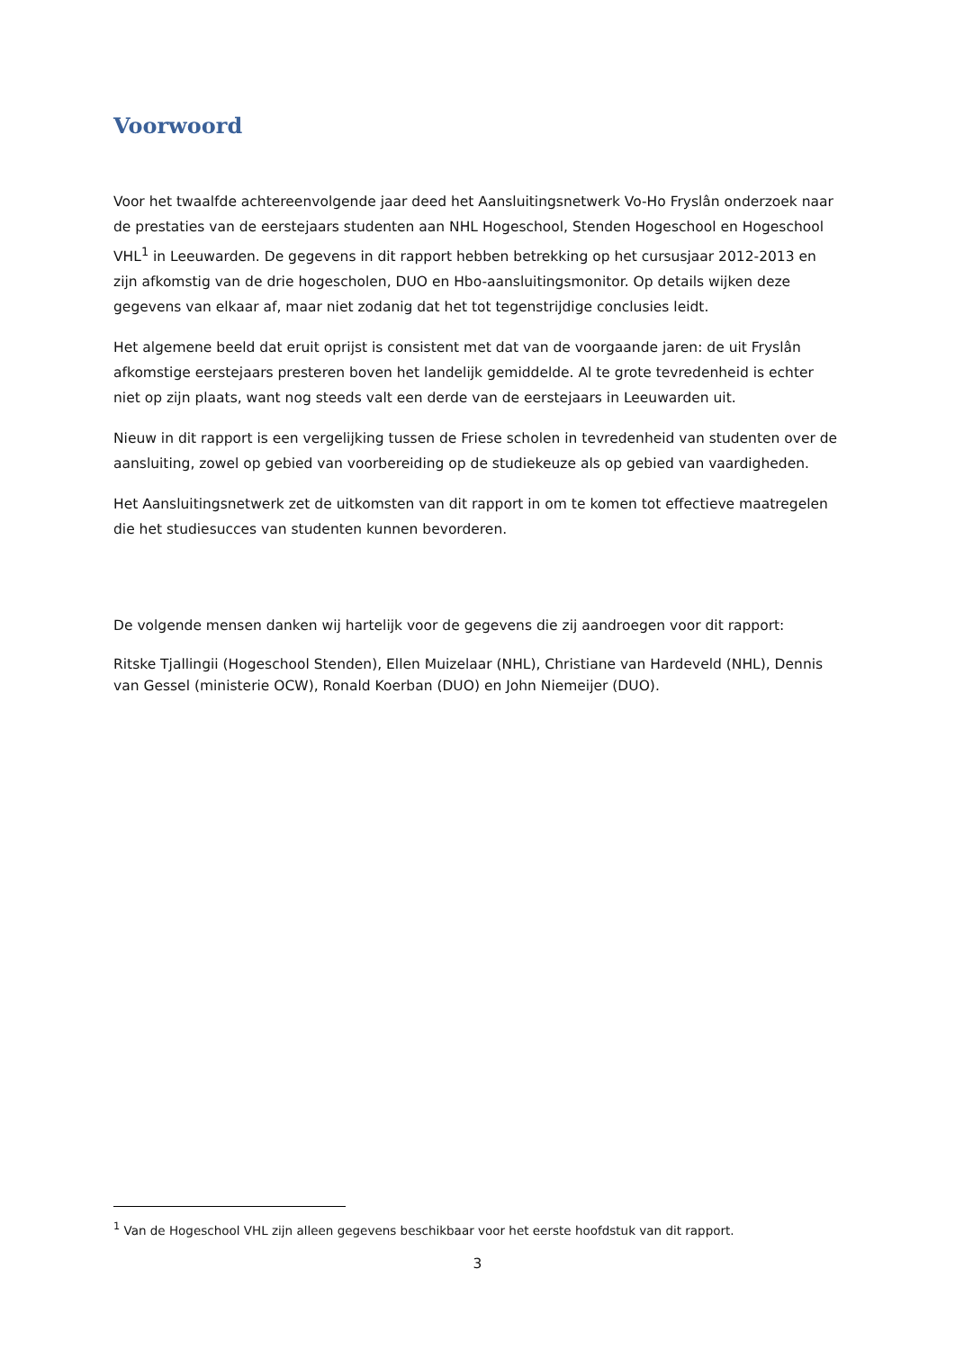Voorwoord
Voor het twaalfde achtereenvolgende jaar deed het Aansluitingsnetwerk Vo-Ho Fryslân onderzoek naar de prestaties van de eerstejaars studenten aan NHL Hogeschool, Stenden Hogeschool en Hogeschool VHL<sup>1</sup> in Leeuwarden. De gegevens in dit rapport hebben betrekking op het cursusjaar 2012-2013 en zijn afkomstig van de drie hogescholen, DUO en Hbo-aansluitingsmonitor. Op details wijken deze gegevens van elkaar af, maar niet zodanig dat het tot tegenstrijdige conclusies leidt.
Het algemene beeld dat eruit oprijst is consistent met dat van de voorgaande jaren: de uit Fryslân afkomstige eerstejaars presteren boven het landelijk gemiddelde. Al te grote tevredenheid is echter niet op zijn plaats, want nog steeds valt een derde van de eerstejaars in Leeuwarden uit.
Nieuw in dit rapport is een vergelijking tussen de Friese scholen in tevredenheid van studenten over de aansluiting, zowel op gebied van voorbereiding op de studiekeuze als op gebied van vaardigheden.
Het Aansluitingsnetwerk zet de uitkomsten van dit rapport in om te komen tot effectieve maatregelen die het studiesucces van studenten kunnen bevorderen.
De volgende mensen danken wij hartelijk voor de gegevens die zij aandroegen voor dit rapport:
Ritske Tjallingii (Hogeschool Stenden), Ellen Muizelaar (NHL), Christiane van Hardeveld (NHL), Dennis van Gessel (ministerie OCW), Ronald Koerban (DUO) en John Niemeijer (DUO).
<sup>1</sup> Van de Hogeschool VHL zijn alleen gegevens beschikbaar voor het eerste hoofdstuk van dit rapport.
3